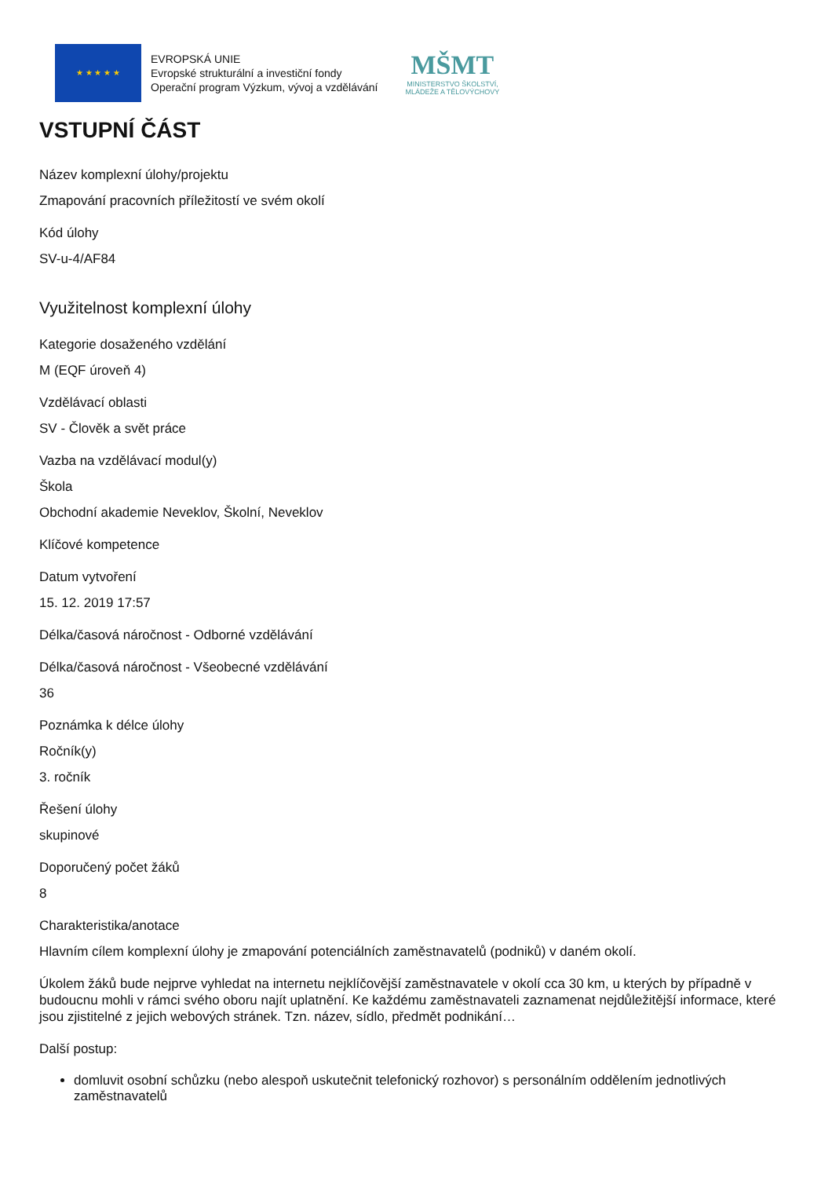★ ★ ★ ★ ★
EVROPSKÁ UNIE
Evropské strukturální a investiční fondy
Operační program Výzkum, vývoj a vzdělávání
MŠMT
MINISTERSTVO ŠKOLSTVÍ,
MLÁDEŽE A TĚLOVÝCHOVY
VSTUPNÍ ČÁST
Název komplexní úlohy/projektu
Zmapování pracovních příležitostí ve svém okolí
Kód úlohy
SV-u-4/AF84
Využitelnost komplexní úlohy
Kategorie dosaženého vzdělání
M (EQF úroveň 4)
Vzdělávací oblasti
SV - Člověk a svět práce
Vazba na vzdělávací modul(y)
Škola
Obchodní akademie Neveklov, Školní, Neveklov
Klíčové kompetence
Datum vytvoření
15. 12. 2019 17:57
Délka/časová náročnost - Odborné vzdělávání
Délka/časová náročnost - Všeobecné vzdělávání
36
Poznámka k délce úlohy
Ročník(y)
3. ročník
Řešení úlohy
skupinové
Doporučený počet žáků
8
Charakteristika/anotace
Hlavním cílem komplexní úlohy je zmapování potenciálních zaměstnavatelů (podniků) v daném okolí.
Úkolem žáků bude nejprve vyhledat na internetu nejklíčovější zaměstnavatele v okolí cca 30 km, u kterých by případně v budoucnu mohli v rámci svého oboru najít uplatnění. Ke každému zaměstnavateli zaznamenat nejdůležitější informace, které jsou zjistitelné z jejich webových stránek. Tzn. název, sídlo, předmět podnikání…
Další postup:
domluvit osobní schůzku (nebo alespoň uskutečnit telefonický rozhovor) s personálním oddělením jednotlivých zaměstnavatelů